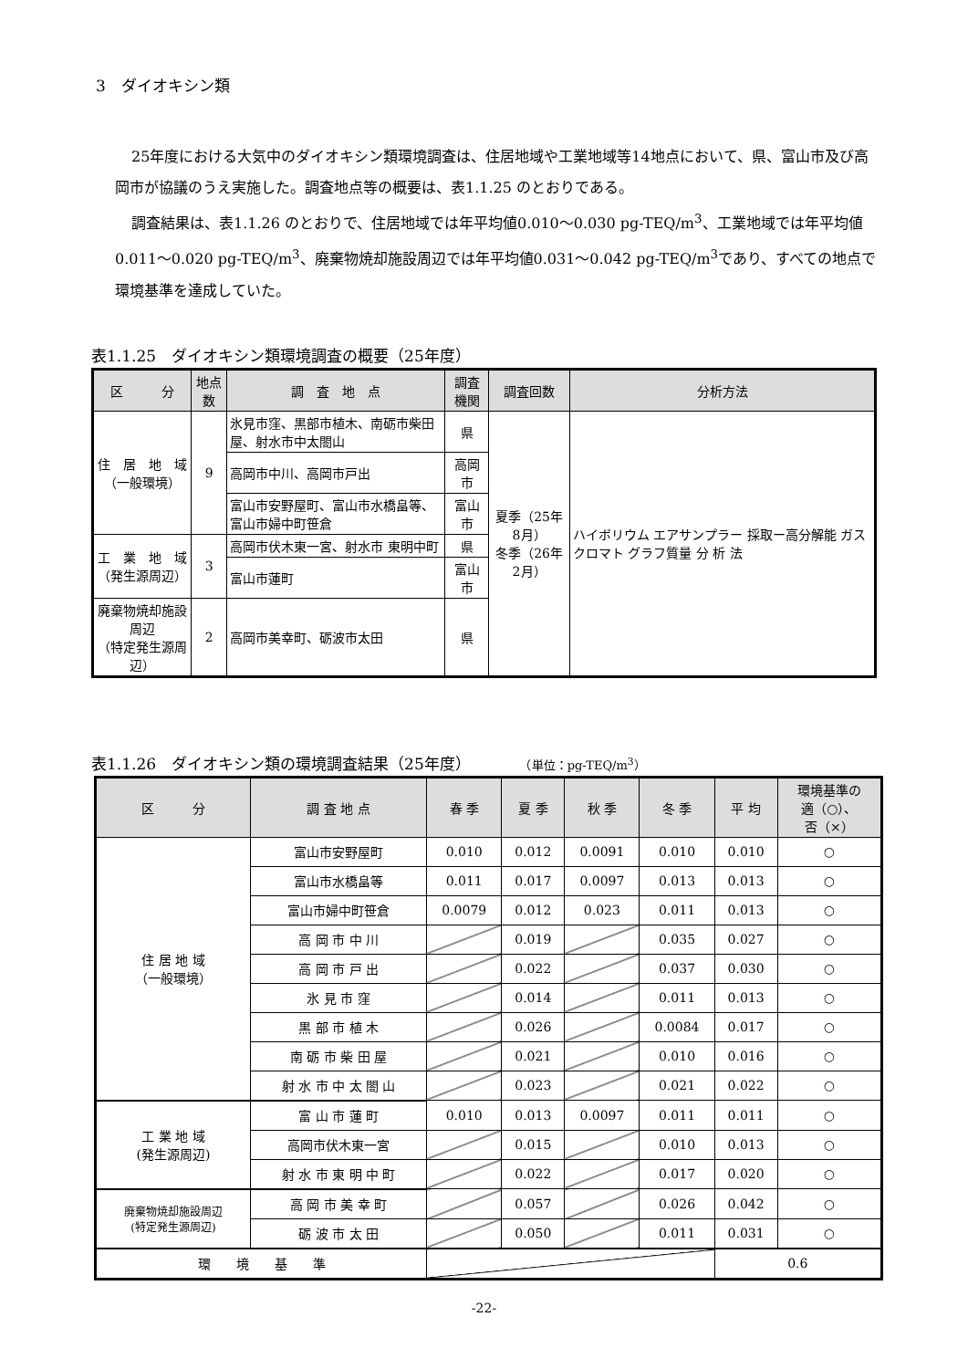3　ダイオキシン類
25年度における大気中のダイオキシン類環境調査は、住居地域や工業地域等14地点において、県、富山市及び高岡市が協議のうえ実施した。調査地点等の概要は、表1.1.25 のとおりである。
調査結果は、表1.1.26 のとおりで、住居地域では年平均値0.010～0.030 pg-TEQ/m<sup>3</sup>、工業地域では年平均値0.011～0.020 pg-TEQ/m<sup>3</sup>、廃棄物焼却施設周辺では年平均値0.031～0.042 pg-TEQ/m<sup>3</sup>であり、すべての地点で環境基準を達成していた。
表1.1.25　ダイオキシン類環境調査の概要（25年度）
| 区 分 | 地点数 | 調 査 地 点 | 調査機関 | 調査回数 | 分析方法 |
| --- | --- | --- | --- | --- | --- |
| 住 居 地 域 （一般環境） | 9 | 氷見市窪、黒部市植木、南砺市柴田屋、射水市中太閤山 | 県 | 夏季（25年8月） 冬季（26年2月） | ハイボリウム エアサンプラー 採取ー高分解能 ガスクロマト グラフ質量 分 析 法 |
| | | 高岡市中川、高岡市戸出 | 高岡市 | | |
| | | 富山市安野屋町、富山市水橋畠等、富山市婦中町笹倉 | 富山市 | | |
| 工 業 地 域 （発生源周辺） | 3 | 高岡市伏木東一宮、射水市 東明中町 | 県 | | |
| | | 富山市蓮町 | 富山市 | | |
| 廃棄物焼却施設周辺 （特定発生源周辺） | 2 | 高岡市美幸町、砺波市太田 | 県 | | |
表1.1.26　ダイオキシン類の環境調査結果（25年度）　　　　（単位：pg-TEQ/m<sup>3</sup>）
| 区 分 | 調 査 地 点 | 春 季 | 夏 季 | 秋 季 | 冬 季 | 平 均 | 環境基準の 適（○）、 否（×） |
| --- | --- | --- | --- | --- | --- | --- | --- |
| 住 居 地 域 （一般環境） | 富山市安野屋町 | 0.010 | 0.012 | 0.0091 | 0.010 | 0.010 | ○ |
| | 富山市水橋畠等 | 0.011 | 0.017 | 0.0097 | 0.013 | 0.013 | ○ |
| | 富山市婦中町笹倉 | 0.0079 | 0.012 | 0.023 | 0.011 | 0.013 | ○ |
| | 高 岡 市 中 川 | | 0.019 | | 0.035 | 0.027 | ○ |
| | 高 岡 市 戸 出 | | 0.022 | | 0.037 | 0.030 | ○ |
| | 氷 見 市 窪 | | 0.014 | | 0.011 | 0.013 | ○ |
| | 黒 部 市 植 木 | | 0.026 | | 0.0084 | 0.017 | ○ |
| | 南 砺 市 柴 田 屋 | | 0.021 | | 0.010 | 0.016 | ○ |
| | 射 水 市 中 太 閤 山 | | 0.023 | | 0.021 | 0.022 | ○ |
| 工 業 地 域 (発生源周辺) | 富 山 市 蓮 町 | 0.010 | 0.013 | 0.0097 | 0.011 | 0.011 | ○ |
| | 高岡市伏木東一宮 | | 0.015 | | 0.010 | 0.013 | ○ |
| | 射 水 市 東 明 中 町 | | 0.022 | | 0.017 | 0.020 | ○ |
| 廃棄物焼却施設周辺 (特定発生源周辺) | 高 岡 市 美 幸 町 | | 0.057 | | 0.026 | 0.042 | ○ |
| | 砺 波 市 太 田 | | 0.050 | | 0.011 | 0.031 | ○ |
| 環 境 基 準 | | | | | | 0.6 | |
-22-